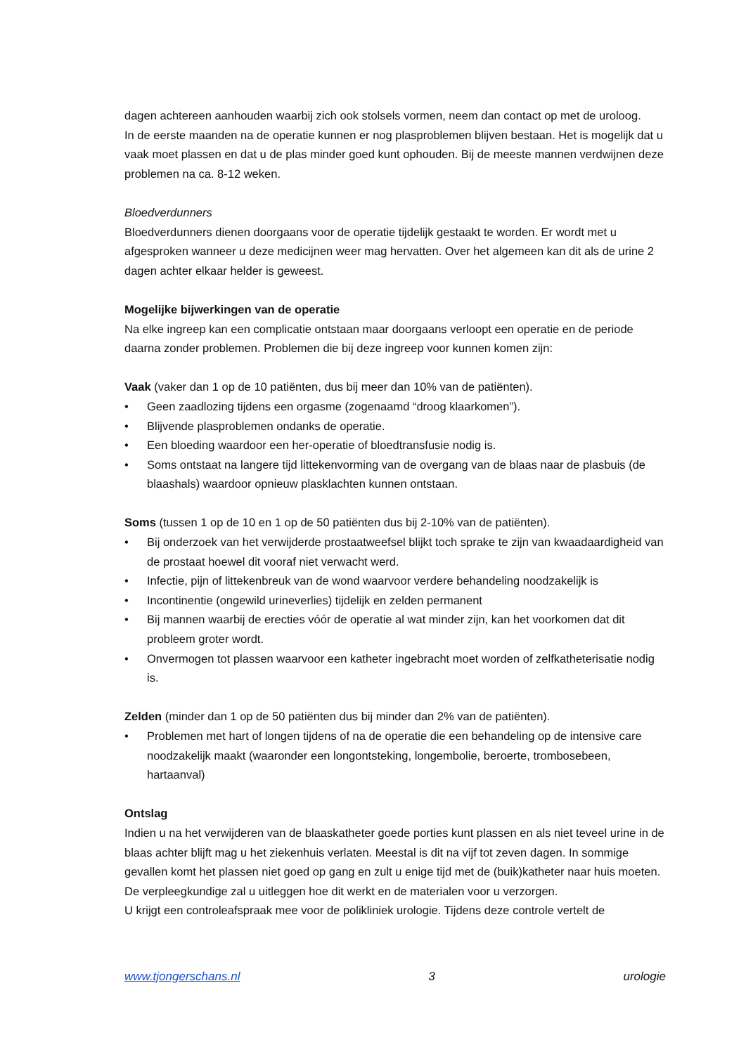dagen achtereen aanhouden waarbij zich ook stolsels vormen, neem dan contact op met de uroloog.
In de eerste maanden na de operatie kunnen er nog plasproblemen blijven bestaan. Het is mogelijk dat u vaak moet plassen en dat u de plas minder goed kunt ophouden. Bij de meeste mannen verdwijnen deze problemen na ca. 8-12 weken.
Bloedverdunners
Bloedverdunners dienen doorgaans voor de operatie tijdelijk gestaakt te worden. Er wordt met u afgesproken wanneer u deze medicijnen weer mag hervatten. Over het algemeen kan dit als de urine 2 dagen achter elkaar helder is geweest.
Mogelijke bijwerkingen van de operatie
Na elke ingreep kan een complicatie ontstaan maar doorgaans verloopt een operatie en de periode daarna zonder problemen. Problemen die bij deze ingreep voor kunnen komen zijn:
Vaak (vaker dan 1 op de 10 patiënten, dus bij meer dan 10% van de patiënten).
• Geen zaadlozing tijdens een orgasme (zogenaamd “droog klaarkomen”).
• Blijvende plasproblemen ondanks de operatie.
• Een bloeding waardoor een her-operatie of bloedtransfusie nodig is.
• Soms ontstaat na langere tijd littekenvorming van de overgang van de blaas naar de plasbuis (de blaashals) waardoor opnieuw plasklachten kunnen ontstaan.
Soms (tussen 1 op de 10 en 1 op de 50 patiënten dus bij 2-10% van de patiënten).
• Bij onderzoek van het verwijderde prostaatweefsel blijkt toch sprake te zijn van kwaadaardigheid van de prostaat hoewel dit vooraf niet verwacht werd.
• Infectie, pijn of littekenbreuk van de wond waarvoor verdere behandeling noodzakelijk is
• Incontinentie (ongewild urineverlies) tijdelijk en zelden permanent
• Bij mannen waarbij de erecties vóór de operatie al wat minder zijn, kan het voorkomen dat dit probleem groter wordt.
• Onvermogen tot plassen waarvoor een katheter ingebracht moet worden of zelfkatheterisatie nodig is.
Zelden (minder dan 1 op de 50 patiënten dus bij minder dan 2% van de patiënten).
• Problemen met hart of longen tijdens of na de operatie die een behandeling op de intensive care noodzakelijk maakt (waaronder een longontsteking, longembolie, beroerte, trombosebeen, hartaanval)
Ontslag
Indien u na het verwijderen van de blaaskatheter goede porties kunt plassen en als niet teveel urine in de blaas achter blijft mag u het ziekenhuis verlaten. Meestal is dit na vijf tot zeven dagen. In sommige gevallen komt het plassen niet goed op gang en zult u enige tijd met de (buik)katheter naar huis moeten. De verpleegkundige zal u uitleggen hoe dit werkt en de materialen voor u verzorgen.
U krijgt een controleafspraak mee voor de polikliniek urologie. Tijdens deze controle vertelt de
www.tjongerschans.nl 3 urologie